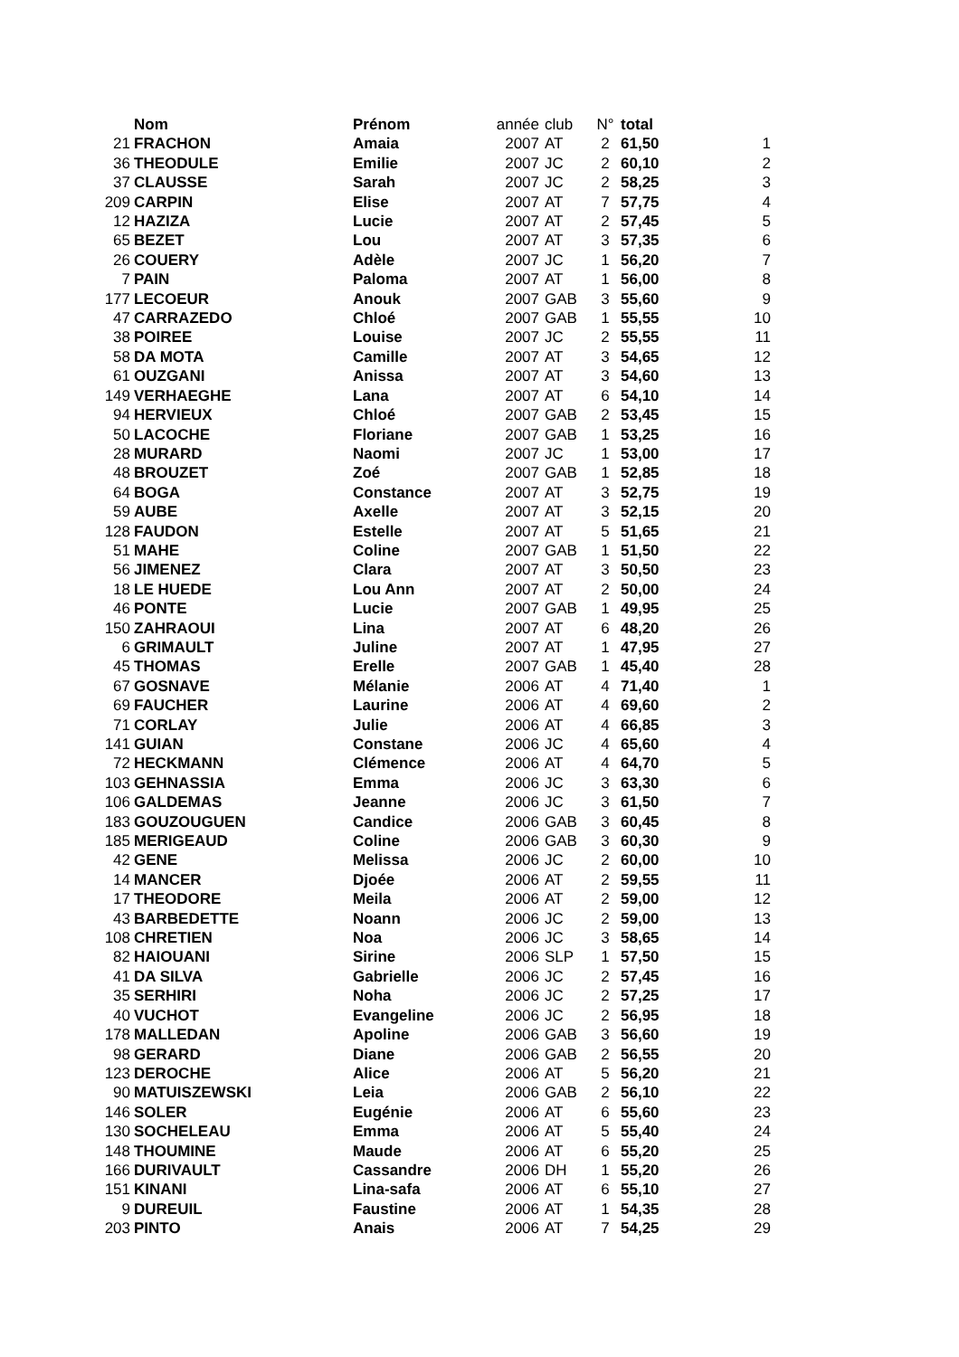| | Nom | Prénom | année | club | N° | total | |
| 21 | FRACHON | Amaia | 2007 | AT | 2 | 61,50 | 1 |
| 36 | THEODULE | Emilie | 2007 | JC | 2 | 60,10 | 2 |
| 37 | CLAUSSE | Sarah | 2007 | JC | 2 | 58,25 | 3 |
| 209 | CARPIN | Elise | 2007 | AT | 7 | 57,75 | 4 |
| 12 | HAZIZA | Lucie | 2007 | AT | 2 | 57,45 | 5 |
| 65 | BEZET | Lou | 2007 | AT | 3 | 57,35 | 6 |
| 26 | COUERY | Adèle | 2007 | JC | 1 | 56,20 | 7 |
| 7 | PAIN | Paloma | 2007 | AT | 1 | 56,00 | 8 |
| 177 | LECOEUR | Anouk | 2007 | GAB | 3 | 55,60 | 9 |
| 47 | CARRAZEDO | Chloé | 2007 | GAB | 1 | 55,55 | 10 |
| 38 | POIREE | Louise | 2007 | JC | 2 | 55,55 | 11 |
| 58 | DA MOTA | Camille | 2007 | AT | 3 | 54,65 | 12 |
| 61 | OUZGANI | Anissa | 2007 | AT | 3 | 54,60 | 13 |
| 149 | VERHAEGHE | Lana | 2007 | AT | 6 | 54,10 | 14 |
| 94 | HERVIEUX | Chloé | 2007 | GAB | 2 | 53,45 | 15 |
| 50 | LACOCHE | Floriane | 2007 | GAB | 1 | 53,25 | 16 |
| 28 | MURARD | Naomi | 2007 | JC | 1 | 53,00 | 17 |
| 48 | BROUZET | Zoé | 2007 | GAB | 1 | 52,85 | 18 |
| 64 | BOGA | Constance | 2007 | AT | 3 | 52,75 | 19 |
| 59 | AUBE | Axelle | 2007 | AT | 3 | 52,15 | 20 |
| 128 | FAUDON | Estelle | 2007 | AT | 5 | 51,65 | 21 |
| 51 | MAHE | Coline | 2007 | GAB | 1 | 51,50 | 22 |
| 56 | JIMENEZ | Clara | 2007 | AT | 3 | 50,50 | 23 |
| 18 | LE HUEDE | Lou Ann | 2007 | AT | 2 | 50,00 | 24 |
| 46 | PONTE | Lucie | 2007 | GAB | 1 | 49,95 | 25 |
| 150 | ZAHRAOUI | Lina | 2007 | AT | 6 | 48,20 | 26 |
| 6 | GRIMAULT | Juline | 2007 | AT | 1 | 47,95 | 27 |
| 45 | THOMAS | Erelle | 2007 | GAB | 1 | 45,40 | 28 |
| 67 | GOSNAVE | Mélanie | 2006 | AT | 4 | 71,40 | 1 |
| 69 | FAUCHER | Laurine | 2006 | AT | 4 | 69,60 | 2 |
| 71 | CORLAY | Julie | 2006 | AT | 4 | 66,85 | 3 |
| 141 | GUIAN | Constane | 2006 | JC | 4 | 65,60 | 4 |
| 72 | HECKMANN | Clémence | 2006 | AT | 4 | 64,70 | 5 |
| 103 | GEHNASSIA | Emma | 2006 | JC | 3 | 63,30 | 6 |
| 106 | GALDEMAS | Jeanne | 2006 | JC | 3 | 61,50 | 7 |
| 183 | GOUZOUGUEN | Candice | 2006 | GAB | 3 | 60,45 | 8 |
| 185 | MERIGEAUD | Coline | 2006 | GAB | 3 | 60,30 | 9 |
| 42 | GENE | Melissa | 2006 | JC | 2 | 60,00 | 10 |
| 14 | MANCER | Djoée | 2006 | AT | 2 | 59,55 | 11 |
| 17 | THEODORE | Meila | 2006 | AT | 2 | 59,00 | 12 |
| 43 | BARBEDETTE | Noann | 2006 | JC | 2 | 59,00 | 13 |
| 108 | CHRETIEN | Noa | 2006 | JC | 3 | 58,65 | 14 |
| 82 | HAIOUANI | Sirine | 2006 | SLP | 1 | 57,50 | 15 |
| 41 | DA SILVA | Gabrielle | 2006 | JC | 2 | 57,45 | 16 |
| 35 | SERHIRI | Noha | 2006 | JC | 2 | 57,25 | 17 |
| 40 | VUCHOT | Evangeline | 2006 | JC | 2 | 56,95 | 18 |
| 178 | MALLEDAN | Apoline | 2006 | GAB | 3 | 56,60 | 19 |
| 98 | GERARD | Diane | 2006 | GAB | 2 | 56,55 | 20 |
| 123 | DEROCHE | Alice | 2006 | AT | 5 | 56,20 | 21 |
| 90 | MATUISZEWSKI | Leia | 2006 | GAB | 2 | 56,10 | 22 |
| 146 | SOLER | Eugénie | 2006 | AT | 6 | 55,60 | 23 |
| 130 | SOCHELEAU | Emma | 2006 | AT | 5 | 55,40 | 24 |
| 148 | THOUMINE | Maude | 2006 | AT | 6 | 55,20 | 25 |
| 166 | DURIVAULT | Cassandre | 2006 | DH | 1 | 55,20 | 26 |
| 151 | KINANI | Lina-safa | 2006 | AT | 6 | 55,10 | 27 |
| 9 | DUREUIL | Faustine | 2006 | AT | 1 | 54,35 | 28 |
| 203 | PINTO | Anais | 2006 | AT | 7 | 54,25 | 29 |